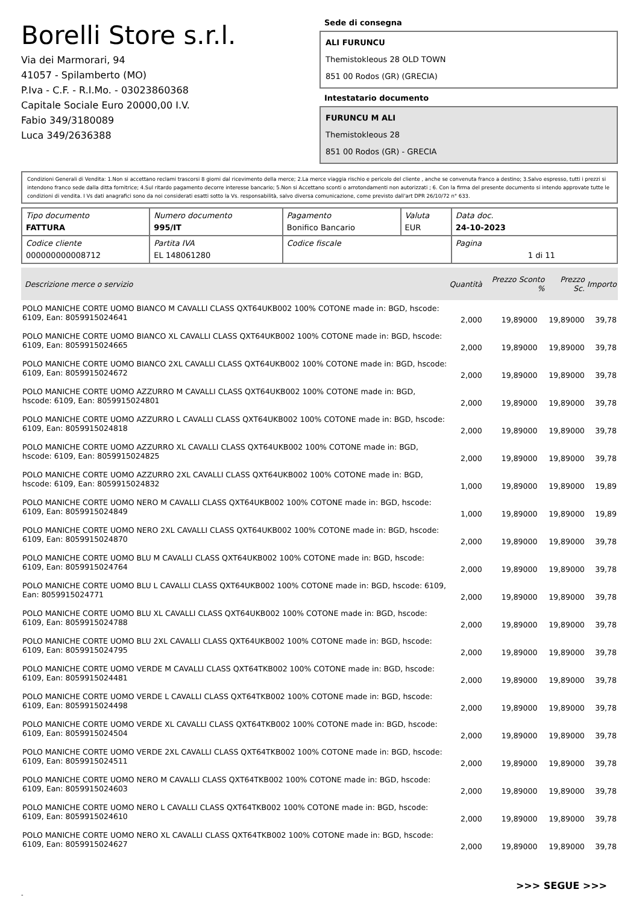Borelli Store s.r.l.
Via dei Marmorari, 94
41057 - Spilamberto (MO)
P.Iva - C.F. - R.I.Mo. - 03023860368
Capitale Sociale Euro 20000,00 I.V.
Fabio 349/3180089
Luca 349/2636388
Sede di consegna
ALI FURUNCU
Themistokleous 28 OLD TOWN
851 00 Rodos (GR) (GRECIA)
Intestatario documento
FURUNCU M ALI
Themistokleous 28
851 00 Rodos (GR) - GRECIA
Condizioni Generali di Vendita: 1.Non si accettano reclami trascorsi 8 giorni dal ricevimento della merce; 2.La merce viaggia rischio e pericolo del cliente , anche se convenuta franco a destino; 3.Salvo espresso, tutti i prezzi si intendono franco sede dalla ditta fornitrice; 4.Sul ritardo pagamento decorre interesse bancario; 5.Non si Accettano sconti o arrotondamenti non autorizzati ; 6. Con la firma del presente documento si intendo approvate tutte le condizioni di vendita. I Vs dati anagrafici sono da noi considerati esatti sotto la Vs. responsabilità, salvo diversa comunicazione, come previsto dall'art DPR 26/10/72 n° 633.
| Tipo documento FATTURA | Numero documento 995/IT | Pagamento Bonifico Bancario | Valuta EUR | Data doc. 24-10-2023 |
| Codice cliente 000000000008712 | Partita IVA EL 148061280 | Codice fiscale | | Pagina 1 di 11 |
| Descrizione merce o servizio | Quantità | Prezzo Sconto % | Prezzo Sc. | Importo |
| --- | --- | --- | --- | --- |
| POLO MANICHE CORTE UOMO BIANCO M CAVALLI CLASS QXT64UKB002 100% COTONE made in: BGD, hscode: 6109, Ean: 8059915024641 | 2,000 | 19,89000 | 19,89000 | 39,78 |
| POLO MANICHE CORTE UOMO BIANCO XL CAVALLI CLASS QXT64UKB002 100% COTONE made in: BGD, hscode: 6109, Ean: 8059915024665 | 2,000 | 19,89000 | 19,89000 | 39,78 |
| POLO MANICHE CORTE UOMO BIANCO 2XL CAVALLI CLASS QXT64UKB002 100% COTONE made in: BGD, hscode: 6109, Ean: 8059915024672 | 2,000 | 19,89000 | 19,89000 | 39,78 |
| POLO MANICHE CORTE UOMO AZZURRO M CAVALLI CLASS QXT64UKB002 100% COTONE made in: BGD, hscode: 6109, Ean: 8059915024801 | 2,000 | 19,89000 | 19,89000 | 39,78 |
| POLO MANICHE CORTE UOMO AZZURRO L CAVALLI CLASS QXT64UKB002 100% COTONE made in: BGD, hscode: 6109, Ean: 8059915024818 | 2,000 | 19,89000 | 19,89000 | 39,78 |
| POLO MANICHE CORTE UOMO AZZURRO XL CAVALLI CLASS QXT64UKB002 100% COTONE made in: BGD, hscode: 6109, Ean: 8059915024825 | 2,000 | 19,89000 | 19,89000 | 39,78 |
| POLO MANICHE CORTE UOMO AZZURRO 2XL CAVALLI CLASS QXT64UKB002 100% COTONE made in: BGD, hscode: 6109, Ean: 8059915024832 | 1,000 | 19,89000 | 19,89000 | 19,89 |
| POLO MANICHE CORTE UOMO NERO M CAVALLI CLASS QXT64UKB002 100% COTONE made in: BGD, hscode: 6109, Ean: 8059915024849 | 1,000 | 19,89000 | 19,89000 | 19,89 |
| POLO MANICHE CORTE UOMO NERO 2XL CAVALLI CLASS QXT64UKB002 100% COTONE made in: BGD, hscode: 6109, Ean: 8059915024870 | 2,000 | 19,89000 | 19,89000 | 39,78 |
| POLO MANICHE CORTE UOMO BLU M CAVALLI CLASS QXT64UKB002 100% COTONE made in: BGD, hscode: 6109, Ean: 8059915024764 | 2,000 | 19,89000 | 19,89000 | 39,78 |
| POLO MANICHE CORTE UOMO BLU L CAVALLI CLASS QXT64UKB002 100% COTONE made in: BGD, hscode: 6109, Ean: 8059915024771 | 2,000 | 19,89000 | 19,89000 | 39,78 |
| POLO MANICHE CORTE UOMO BLU XL CAVALLI CLASS QXT64UKB002 100% COTONE made in: BGD, hscode: 6109, Ean: 8059915024788 | 2,000 | 19,89000 | 19,89000 | 39,78 |
| POLO MANICHE CORTE UOMO BLU 2XL CAVALLI CLASS QXT64UKB002 100% COTONE made in: BGD, hscode: 6109, Ean: 8059915024795 | 2,000 | 19,89000 | 19,89000 | 39,78 |
| POLO MANICHE CORTE UOMO VERDE M CAVALLI CLASS QXT64TKB002 100% COTONE made in: BGD, hscode: 6109, Ean: 8059915024481 | 2,000 | 19,89000 | 19,89000 | 39,78 |
| POLO MANICHE CORTE UOMO VERDE L CAVALLI CLASS QXT64TKB002 100% COTONE made in: BGD, hscode: 6109, Ean: 8059915024498 | 2,000 | 19,89000 | 19,89000 | 39,78 |
| POLO MANICHE CORTE UOMO VERDE XL CAVALLI CLASS QXT64TKB002 100% COTONE made in: BGD, hscode: 6109, Ean: 8059915024504 | 2,000 | 19,89000 | 19,89000 | 39,78 |
| POLO MANICHE CORTE UOMO VERDE 2XL CAVALLI CLASS QXT64TKB002 100% COTONE made in: BGD, hscode: 6109, Ean: 8059915024511 | 2,000 | 19,89000 | 19,89000 | 39,78 |
| POLO MANICHE CORTE UOMO NERO M CAVALLI CLASS QXT64TKB002 100% COTONE made in: BGD, hscode: 6109, Ean: 8059915024603 | 2,000 | 19,89000 | 19,89000 | 39,78 |
| POLO MANICHE CORTE UOMO NERO L CAVALLI CLASS QXT64TKB002 100% COTONE made in: BGD, hscode: 6109, Ean: 8059915024610 | 2,000 | 19,89000 | 19,89000 | 39,78 |
| POLO MANICHE CORTE UOMO NERO XL CAVALLI CLASS QXT64TKB002 100% COTONE made in: BGD, hscode: 6109, Ean: 8059915024627 | 2,000 | 19,89000 | 19,89000 | 39,78 |
>>> SEGUE >>>
-